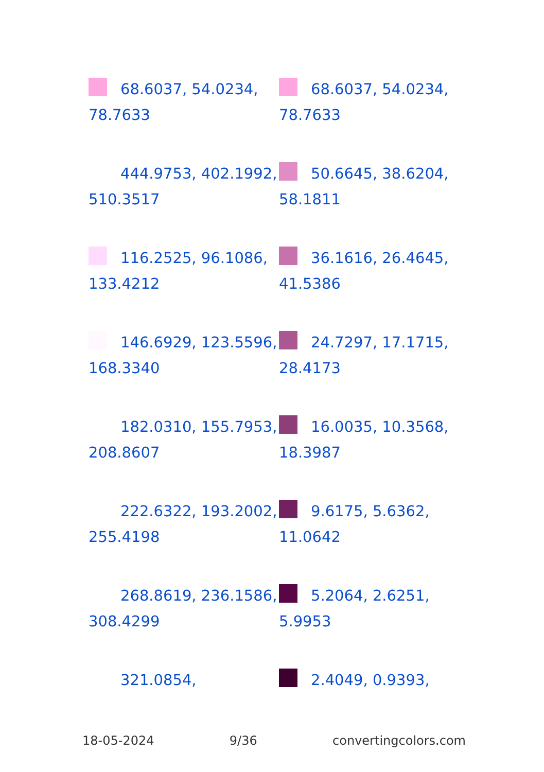68.6037, 54.0234, 78.7633
68.6037, 54.0234, 78.7633
444.9753, 402.1992, 510.3517
50.6645, 38.6204, 58.1811
116.2525, 96.1086, 133.4212
36.1616, 26.4645, 41.5386
146.6929, 123.5596, 168.3340
24.7297, 17.1715, 28.4173
182.0310, 155.7953, 208.8607
16.0035, 10.3568, 18.3987
222.6322, 193.2002, 255.4198
9.6175, 5.6362, 11.0642
268.8619, 236.1586, 308.4299
5.2064, 2.6251, 5.9953
321.0854, 2.4049, 0.9393,
18-05-2024 9/36 convertingcolors.com